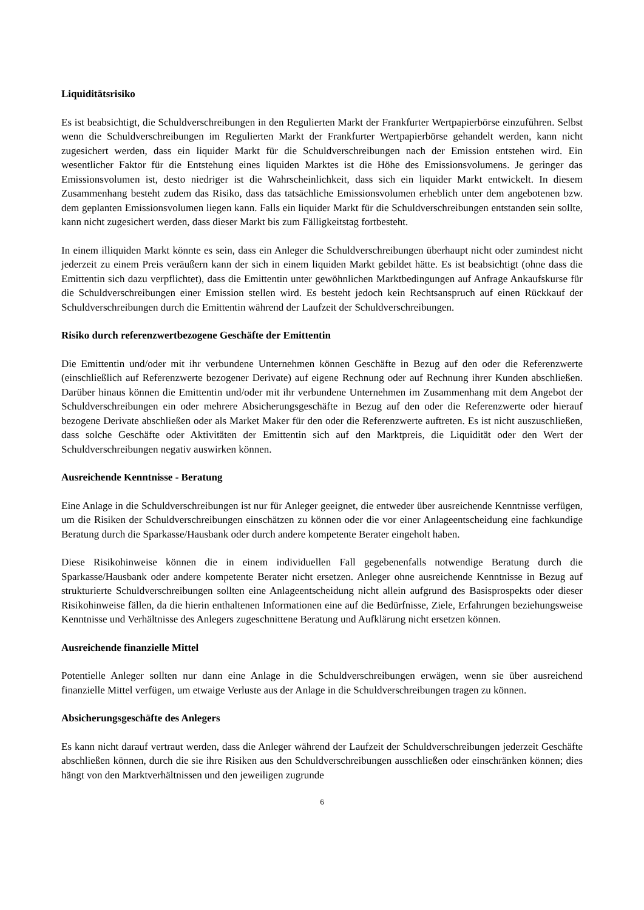Liquiditätsrisiko
Es ist beabsichtigt, die Schuldverschreibungen in den Regulierten Markt der Frankfurter Wertpapierbörse einzuführen. Selbst wenn die Schuldverschreibungen im Regulierten Markt der Frankfurter Wertpapierbörse gehandelt werden, kann nicht zugesichert werden, dass ein liquider Markt für die Schuldverschreibungen nach der Emission entstehen wird. Ein wesentlicher Faktor für die Entstehung eines liquiden Marktes ist die Höhe des Emissionsvolumens. Je geringer das Emissionsvolumen ist, desto niedriger ist die Wahrscheinlichkeit, dass sich ein liquider Markt entwickelt. In diesem Zusammenhang besteht zudem das Risiko, dass das tatsächliche Emissionsvolumen erheblich unter dem angebotenen bzw. dem geplanten Emissionsvolumen liegen kann. Falls ein liquider Markt für die Schuldverschreibungen entstanden sein sollte, kann nicht zugesichert werden, dass dieser Markt bis zum Fälligkeitstag fortbesteht.
In einem illiquiden Markt könnte es sein, dass ein Anleger die Schuldverschreibungen überhaupt nicht oder zumindest nicht jederzeit zu einem Preis veräußern kann der sich in einem liquiden Markt gebildet hätte. Es ist beabsichtigt (ohne dass die Emittentin sich dazu verpflichtet), dass die Emittentin unter gewöhnlichen Marktbedingungen auf Anfrage Ankaufskurse für die Schuldverschreibungen einer Emission stellen wird. Es besteht jedoch kein Rechtsanspruch auf einen Rückkauf der Schuldverschreibungen durch die Emittentin während der Laufzeit der Schuldverschreibungen.
Risiko durch referenzwertbezogene Geschäfte der Emittentin
Die Emittentin und/oder mit ihr verbundene Unternehmen können Geschäfte in Bezug auf den oder die Referenzwerte (einschließlich auf Referenzwerte bezogener Derivate) auf eigene Rechnung oder auf Rechnung ihrer Kunden abschließen. Darüber hinaus können die Emittentin und/oder mit ihr verbundene Unternehmen im Zusammenhang mit dem Angebot der Schuldverschreibungen ein oder mehrere Absicherungsgeschäfte in Bezug auf den oder die Referenzwerte oder hierauf bezogene Derivate abschließen oder als Market Maker für den oder die Referenzwerte auftreten. Es ist nicht auszuschließen, dass solche Geschäfte oder Aktivitäten der Emittentin sich auf den Marktpreis, die Liquidität oder den Wert der Schuldverschreibungen negativ auswirken können.
Ausreichende Kenntnisse - Beratung
Eine Anlage in die Schuldverschreibungen ist nur für Anleger geeignet, die entweder über ausreichende Kenntnisse verfügen, um die Risiken der Schuldverschreibungen einschätzen zu können oder die vor einer Anlageentscheidung eine fachkundige Beratung durch die Sparkasse/Hausbank oder durch andere kompetente Berater eingeholt haben.
Diese Risikohinweise können die in einem individuellen Fall gegebenenfalls notwendige Beratung durch die Sparkasse/Hausbank oder andere kompetente Berater nicht ersetzen. Anleger ohne ausreichende Kenntnisse in Bezug auf strukturierte Schuldverschreibungen sollten eine Anlageentscheidung nicht allein aufgrund des Basisprospekts oder dieser Risikohinweise fällen, da die hierin enthaltenen Informationen eine auf die Bedürfnisse, Ziele, Erfahrungen beziehungsweise Kenntnisse und Verhältnisse des Anlegers zugeschnittene Beratung und Aufklärung nicht ersetzen können.
Ausreichende finanzielle Mittel
Potentielle Anleger sollten nur dann eine Anlage in die Schuldverschreibungen erwägen, wenn sie über ausreichend finanzielle Mittel verfügen, um etwaige Verluste aus der Anlage in die Schuldverschreibungen tragen zu können.
Absicherungsgeschäfte des Anlegers
Es kann nicht darauf vertraut werden, dass die Anleger während der Laufzeit der Schuldverschreibungen jederzeit Geschäfte abschließen können, durch die sie ihre Risiken aus den Schuldverschreibungen ausschließen oder einschränken können; dies hängt von den Marktverhältnissen und den jeweiligen zugrunde
6